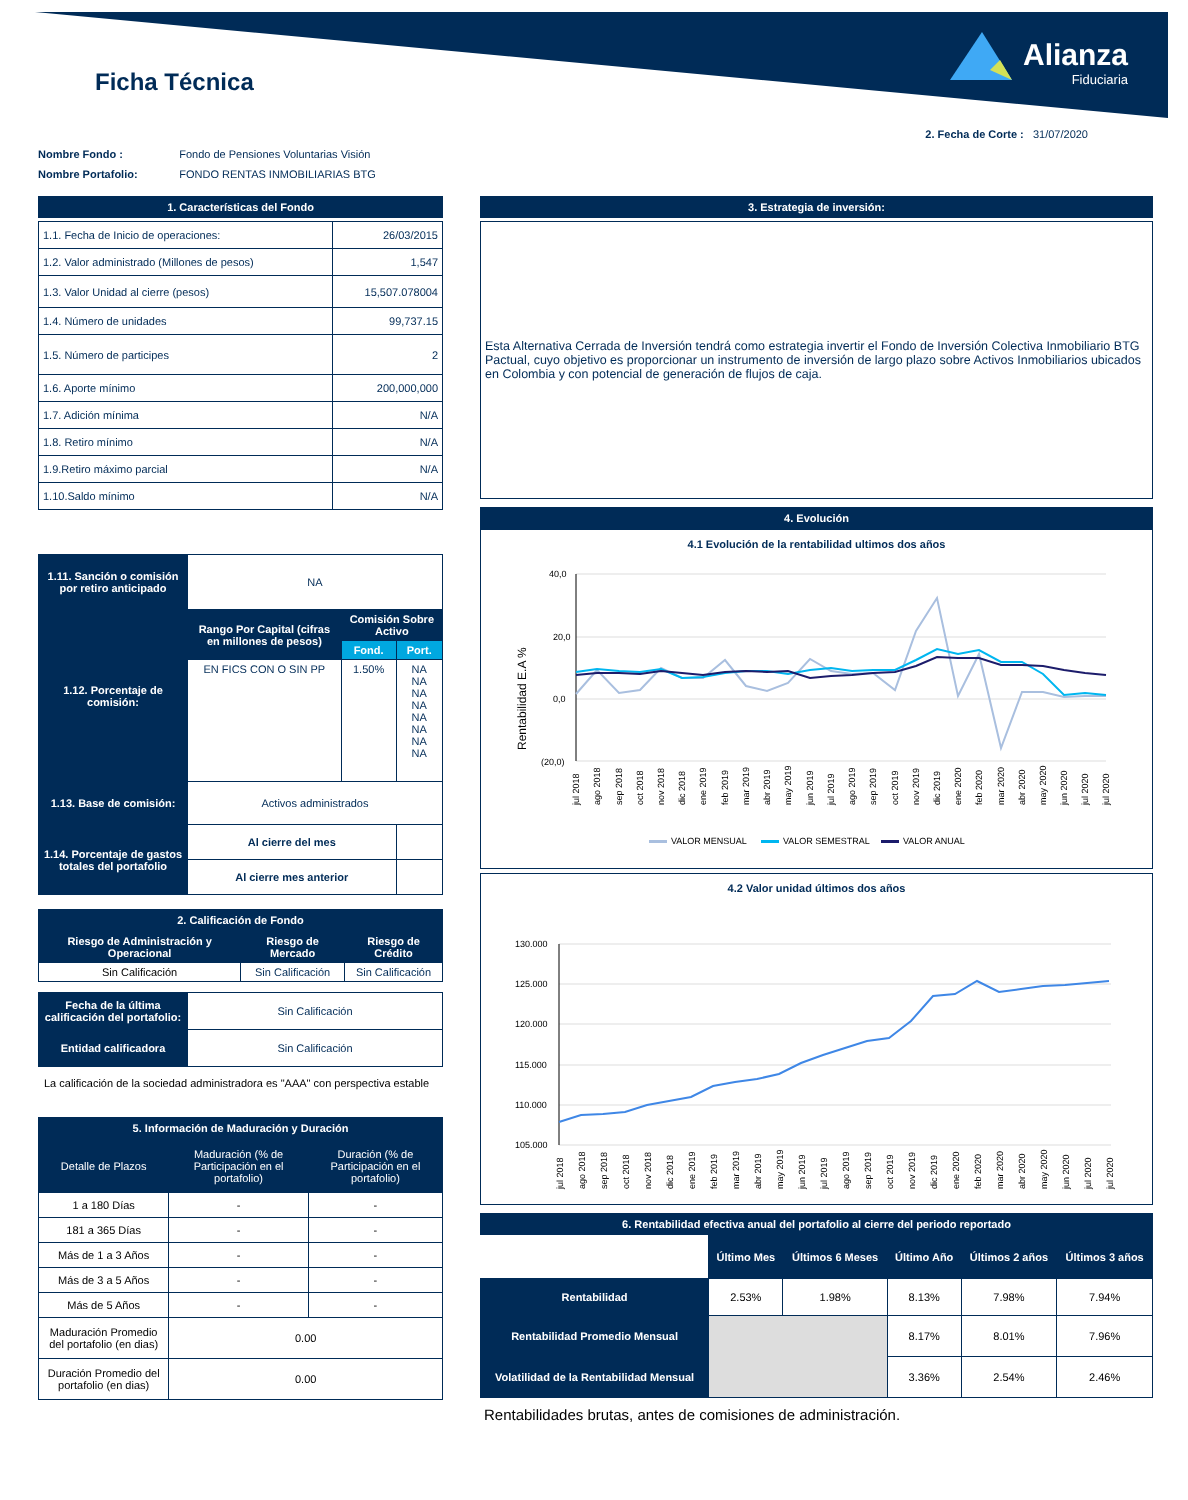Ficha Técnica
Alianza
Fiduciaria
2. Fecha de Corte : 31/07/2020
| Nombre Fondo : | Fondo de Pensiones Voluntarias Visión |
| Nombre Portafolio: | FONDO RENTAS INMOBILIARIAS BTG |
1. Características del Fondo
| 1.1. Fecha de Inicio de operaciones: | 26/03/2015 |
| 1.2. Valor administrado (Millones de pesos) | 1,547 |
| 1.3. Valor Unidad al cierre (pesos) | 15,507.078004 |
| 1.4. Número de unidades | 99,737.15 |
| 1.5. Número de participes | 2 |
| 1.6. Aporte mínimo | 200,000,000 |
| 1.7. Adición mínima | N/A |
| 1.8. Retiro mínimo | N/A |
| 1.9.Retiro máximo parcial | N/A |
| 1.10.Saldo mínimo | N/A |
| 1.11. Sanción o comisión por retiro anticipado | NA | | |
| 1.12. Porcentaje de comisión: | Rango Por Capital (cifras en millones de pesos) | Comisión Sobre Activo | |
| | | Fond. | Port. |
| | EN FICS CON O SIN PP | 1.50% | NA NA NA NA NA NA NA NA |
| 1.13. Base de comisión: | Activos administrados | | |
| 1.14. Porcentaje de gastos totales del portafolio | Al cierre del mes | | |
| | Al cierre mes anterior | | |
2. Calificación de Fondo
| Riesgo de Administración y Operacional | Riesgo de Mercado | Riesgo de Crédito |
| Sin Calificación | Sin Calificación | Sin Calificación |
| Fecha de la última calificación del portafolio: | Sin Calificación |
| Entidad calificadora | Sin Calificación |
La calificación de la sociedad administradora es "AAA" con perspectiva estable
5. Información de Maduración y Duración
| Detalle de Plazos | Maduración (% de Participación en el portafolio) | Duración (% de Participación en el portafolio) |
| 1 a 180 Días | - | - |
| 181 a 365 Días | - | - |
| Más de 1 a 3 Años | - | - |
| Más de 3 a 5 Años | - | - |
| Más de 5 Años | - | - |
| Maduración Promedio del portafolio (en dias) | 0.00 | |
| Duración Promedio del portafolio (en dias) | 0.00 | |
3. Estrategia de inversión:
Esta Alternativa Cerrada de Inversión tendrá como estrategia invertir el Fondo de Inversión Colectiva Inmobiliario BTG Pactual, cuyo objetivo es proporcionar un instrumento de inversión de largo plazo sobre Activos Inmobiliarios ubicados en Colombia y con potencial de generación de flujos de caja.
4. Evolución
4.1 Evolución de la rentabilidad ultimos dos años
Rentabilidad E.A %
40,0
20,0
0,0
(20,0)
jul 2018
ago 2018
sep 2018
oct 2018
nov 2018
dic 2018
ene 2019
feb 2019
mar 2019
abr 2019
may 2019
jun 2019
jul 2019
ago 2019
sep 2019
oct 2019
nov 2019
dic 2019
ene 2020
feb 2020
mar 2020
abr 2020
may 2020
jun 2020
jul 2020
jul 2020
VALOR MENSUAL
VALOR SEMESTRAL
VALOR ANUAL
4.2 Valor unidad últimos dos años
130.000
125.000
120.000
115.000
110.000
105.000
jul 2018
ago 2018
sep 2018
oct 2018
nov 2018
dic 2018
ene 2019
feb 2019
mar 2019
abr 2019
may 2019
jun 2019
jul 2019
ago 2019
sep 2019
oct 2019
nov 2019
dic 2019
ene 2020
feb 2020
mar 2020
abr 2020
may 2020
jun 2020
jul 2020
jul 2020
6. Rentabilidad efectiva anual del portafolio al cierre del periodo reportado
| | Último Mes | Últimos 6 Meses | Último Año | Últimos 2 años | Últimos 3 años |
| Rentabilidad | 2.53% | 1.98% | 8.13% | 7.98% | 7.94% |
| Rentabilidad Promedio Mensual | | | 8.17% | 8.01% | 7.96% |
| Volatilidad de la Rentabilidad Mensual | | | 3.36% | 2.54% | 2.46% |
Rentabilidades brutas, antes de comisiones de administración.